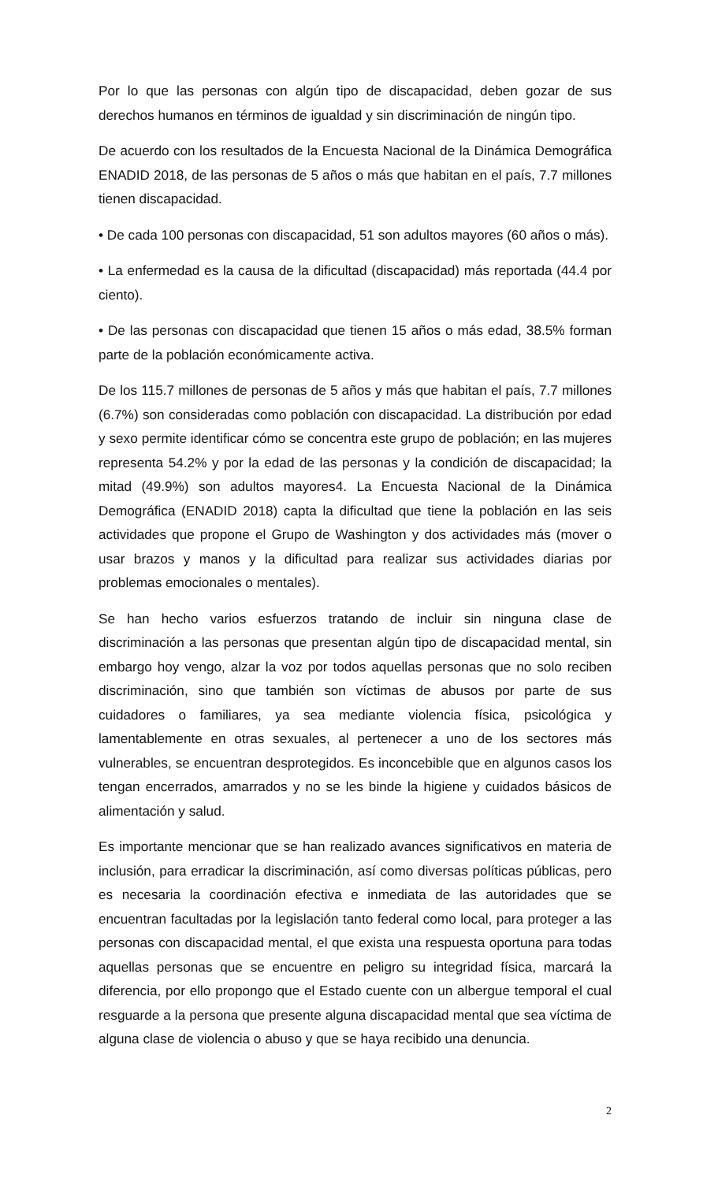Por lo que las personas con algún tipo de discapacidad, deben gozar de sus derechos humanos en términos de igualdad y sin discriminación de ningún tipo.
De acuerdo con los resultados de la Encuesta Nacional de la Dinámica Demográfica ENADID 2018, de las personas de 5 años o más que habitan en el país, 7.7 millones tienen discapacidad.
• De cada 100 personas con discapacidad, 51 son adultos mayores (60 años o más).
• La enfermedad es la causa de la dificultad (discapacidad) más reportada (44.4 por ciento).
• De las personas con discapacidad que tienen 15 años o más edad, 38.5% forman parte de la población económicamente activa.
De los 115.7 millones de personas de 5 años y más que habitan el país, 7.7 millones (6.7%) son consideradas como población con discapacidad. La distribución por edad y sexo permite identificar cómo se concentra este grupo de población; en las mujeres representa 54.2% y por la edad de las personas y la condición de discapacidad; la mitad (49.9%) son adultos mayores4. La Encuesta Nacional de la Dinámica Demográfica (ENADID 2018) capta la dificultad que tiene la población en las seis actividades que propone el Grupo de Washington y dos actividades más (mover o usar brazos y manos y la dificultad para realizar sus actividades diarias por problemas emocionales o mentales).
Se han hecho varios esfuerzos tratando de incluir sin ninguna clase de discriminación a las personas que presentan algún tipo de discapacidad mental, sin embargo hoy vengo, alzar la voz por todos aquellas personas que no solo reciben discriminación, sino que también son víctimas de abusos por parte de sus cuidadores o familiares, ya sea mediante violencia física, psicológica y lamentablemente en otras sexuales, al pertenecer a uno de los sectores más vulnerables, se encuentran desprotegidos. Es inconcebible que en algunos casos los tengan encerrados, amarrados y no se les binde la higiene y cuidados básicos de alimentación y salud.
Es importante mencionar que se han realizado avances significativos en materia de inclusión, para erradicar la discriminación, así como diversas políticas públicas, pero es necesaria la coordinación efectiva e inmediata de las autoridades que se encuentran facultadas por la legislación tanto federal como local, para proteger a las personas con discapacidad mental, el que exista una respuesta oportuna para todas aquellas personas que se encuentre en peligro su integridad física, marcará la diferencia, por ello propongo que el Estado cuente con un albergue temporal el cual resguarde a la persona que presente alguna discapacidad mental que sea víctima de alguna clase de violencia o abuso y que se haya recibido una denuncia.
2